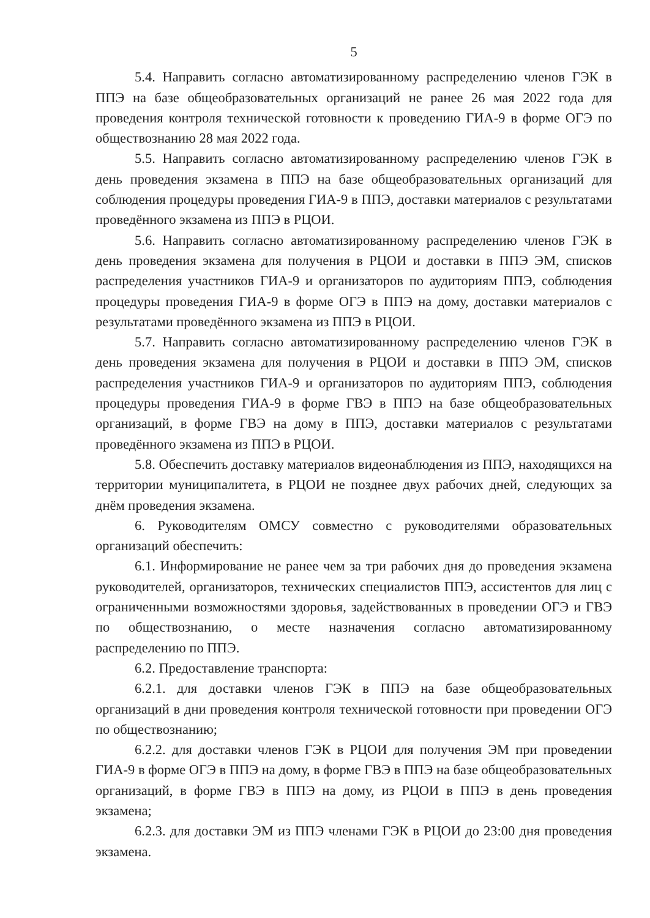5
5.4. Направить согласно автоматизированному распределению членов ГЭК в ППЭ на базе общеобразовательных организаций не ранее 26 мая 2022 года для проведения контроля технической готовности к проведению ГИА-9 в форме ОГЭ по обществознанию 28 мая 2022 года.
5.5. Направить согласно автоматизированному распределению членов ГЭК в день проведения экзамена в ППЭ на базе общеобразовательных организаций для соблюдения процедуры проведения ГИА-9 в ППЭ, доставки материалов с результатами проведённого экзамена из ППЭ в РЦОИ.
5.6. Направить согласно автоматизированному распределению членов ГЭК в день проведения экзамена для получения в РЦОИ и доставки в ППЭ ЭМ, списков распределения участников ГИА-9 и организаторов по аудиториям ППЭ, соблюдения процедуры проведения ГИА-9 в форме ОГЭ в ППЭ на дому, доставки материалов с результатами проведённого экзамена из ППЭ в РЦОИ.
5.7. Направить согласно автоматизированному распределению членов ГЭК в день проведения экзамена для получения в РЦОИ и доставки в ППЭ ЭМ, списков распределения участников ГИА-9 и организаторов по аудиториям ППЭ, соблюдения процедуры проведения ГИА-9 в форме ГВЭ в ППЭ на базе общеобразовательных организаций, в форме ГВЭ на дому в ППЭ, доставки материалов с результатами проведённого экзамена из ППЭ в РЦОИ.
5.8. Обеспечить доставку материалов видеонаблюдения из ППЭ, находящихся на территории муниципалитета, в РЦОИ не позднее двух рабочих дней, следующих за днём проведения экзамена.
6. Руководителям ОМСУ совместно с руководителями образовательных организаций обеспечить:
6.1. Информирование не ранее чем за три рабочих дня до проведения экзамена руководителей, организаторов, технических специалистов ППЭ, ассистентов для лиц с ограниченными возможностями здоровья, задействованных в проведении ОГЭ и ГВЭ по обществознанию, о месте назначения согласно автоматизированному распределению по ППЭ.
6.2. Предоставление транспорта:
6.2.1. для доставки членов ГЭК в ППЭ на базе общеобразовательных организаций в дни проведения контроля технической готовности при проведении ОГЭ по обществознанию;
6.2.2. для доставки членов ГЭК в РЦОИ для получения ЭМ при проведении ГИА-9 в форме ОГЭ в ППЭ на дому, в форме ГВЭ в ППЭ на базе общеобразовательных организаций, в форме ГВЭ в ППЭ на дому, из РЦОИ в ППЭ в день проведения экзамена;
6.2.3. для доставки ЭМ из ППЭ членами ГЭК в РЦОИ до 23:00 дня проведения экзамена.